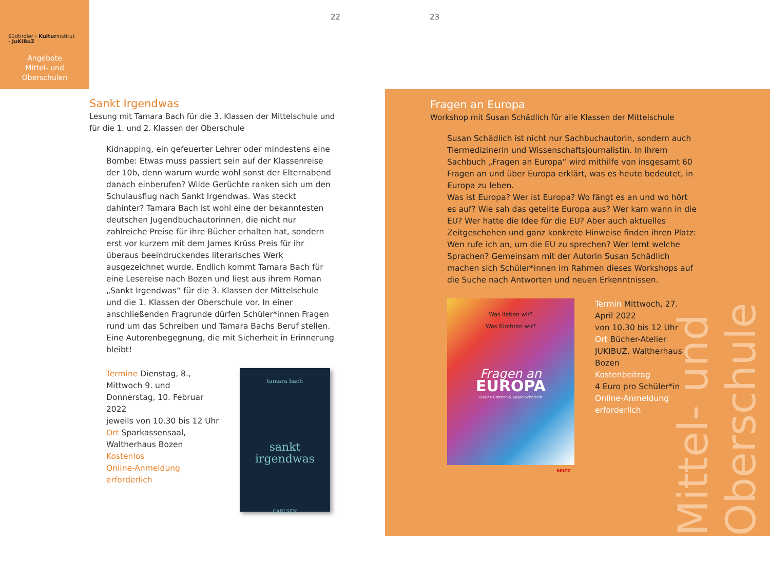Südtiroler › Kulturinstitut
› JuKiBuZ
Angebote
Mittel- und
Oberschulen
22 23
Sankt Irgendwas
Lesung mit Tamara Bach für die 3. Klassen der Mittelschule und für die 1. und 2. Klassen der Oberschule
Kidnapping, ein gefeuerter Lehrer oder mindestens eine Bombe: Etwas muss passiert sein auf der Klassenreise der 10b, denn warum wurde wohl sonst der Elternabend danach einberufen? Wilde Gerüchte ranken sich um den Schulausflug nach Sankt Irgendwas. Was steckt dahinter? Tamara Bach ist wohl eine der bekanntesten deutschen Jugendbuchautorinnen, die nicht nur zahlreiche Preise für ihre Bücher erhalten hat, sondern erst vor kurzem mit dem James Krüss Preis für ihr überaus beeindruckendes literarisches Werk ausgezeichnet wurde. Endlich kommt Tamara Bach für eine Lesereise nach Bozen und liest aus ihrem Roman „Sankt Irgendwas“ für die 3. Klassen der Mittelschule und die 1. Klassen der Oberschule vor. In einer anschließenden Fragrunde dürfen Schüler*innen Fragen rund um das Schreiben und Tamara Bachs Beruf stellen. Eine Autorenbegegnung, die mit Sicherheit in Erinnerung bleibt!
Termine Dienstag, 8., Mittwoch 9. und Donnerstag, 10. Februar 2022
jeweils von 10.30 bis 12 Uhr
Ort Sparkassensaal, Waltherhaus Bozen
Kostenlos
Online-Anmeldung erforderlich
tamara bach
sankt
irgendwas
CARLSEN
Mittel- und Oberschule
Fragen an Europa
Workshop mit Susan Schädlich für alle Klassen der Mittelschule
Susan Schädlich ist nicht nur Sachbuchautorin, sondern auch Tiermedizinerin und Wissenschaftsjournalistin. In ihrem Sachbuch „Fragen an Europa“ wird mithilfe von insgesamt 60 Fragen an und über Europa erklärt, was es heute bedeutet, in Europa zu leben.
Was ist Europa? Wer ist Europa? Wo fängt es an und wo hört es auf? Wie sah das geteilte Europa aus? Wer kam wann in die EU? Wer hatte die Idee für die EU? Aber auch aktuelles Zeitgeschehen und ganz konkrete Hinweise finden ihren Platz: Wen rufe ich an, um die EU zu sprechen? Wer lernt welche Sprachen? Gemeinsam mit der Autorin Susan Schädlich machen sich Schüler*innen im Rahmen dieses Workshops auf die Suche nach Antworten und neuen Erkenntnissen.
Was lieben wir?
Was fürchten wir?
Fragen an
EUROPA
Gesine Grotrian & Susan Schädlich
BELTZ
Termin Mittwoch, 27. April 2022
von 10.30 bis 12 Uhr
Ort Bücher-Atelier JUKIBUZ, Waltherhaus Bozen
Kostenbeitrag
4 Euro pro Schüler*in
Online-Anmeldung erforderlich